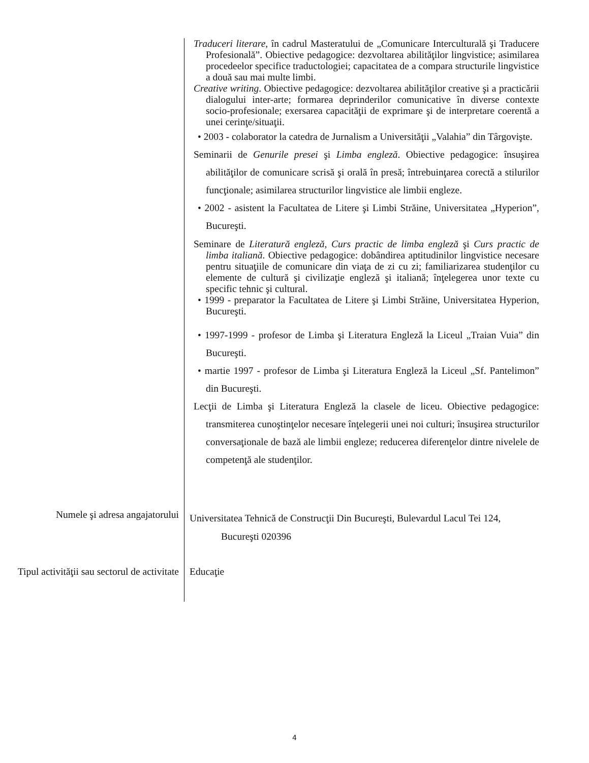Traduceri literare, în cadrul Masteratului de „Comunicare Interculturală şi Traducere Profesională”. Obiective pedagogice: dezvoltarea abilităţilor lingvistice; asimilarea procedeelor specifice traductologiei; capacitatea de a compara structurile lingvistice a două sau mai multe limbi.
Creative writing. Obiective pedagogice: dezvoltarea abilităţilor creative şi a practicării dialogului inter-arte; formarea deprinderilor comunicative în diverse contexte socio-profesionale; exersarea capacităţii de exprimare şi de interpretare coerentă a unei cerinţe/situaţii.
• 2003 - colaborator la catedra de Jurnalism a Universităţii „Valahia” din Târgovişte.
Seminarii de Genurile presei şi Limba engleză. Obiective pedagogice: însuşirea abilităţilor de comunicare scrisă şi orală în presă; întrebuinţarea corectă a stilurilor funcţionale; asimilarea structurilor lingvistice ale limbii engleze.
• 2002 - asistent la Facultatea de Litere şi Limbi Străine, Universitatea „Hyperion”, Bucureşti.
Seminare de Literatură engleză, Curs practic de limba engleză şi Curs practic de limba italiană. Obiective pedagogice: dobândirea aptitudinilor lingvistice necesare pentru situaţiile de comunicare din viaţa de zi cu zi; familiarizarea studenţilor cu elemente de cultură şi civilizaţie engleză şi italiană; înţelegerea unor texte cu specific tehnic şi cultural.
• 1999 - preparator la Facultatea de Litere şi Limbi Străine, Universitatea Hyperion, Bucureşti.
• 1997-1999 - profesor de Limba şi Literatura Engleză la Liceul „Traian Vuia” din Bucureşti.
• martie 1997 - profesor de Limba şi Literatura Engleză la Liceul „Sf. Pantelimon” din Bucureşti.
Lecţii de Limba şi Literatura Engleză la clasele de liceu. Obiective pedagogice: transmiterea cunoştinţelor necesare înţelegerii unei noi culturi; însuşirea structurilor conversaţionale de bază ale limbii engleze; reducerea diferenţelor dintre nivelele de competenţă ale studenţilor.
Numele şi adresa angajatorului
Universitatea Tehnică de Construcţii Din Bucureşti, Bulevardul Lacul Tei 124,
Bucureşti 020396
Tipul activităţii sau sectorul de activitate
Educaţie
4